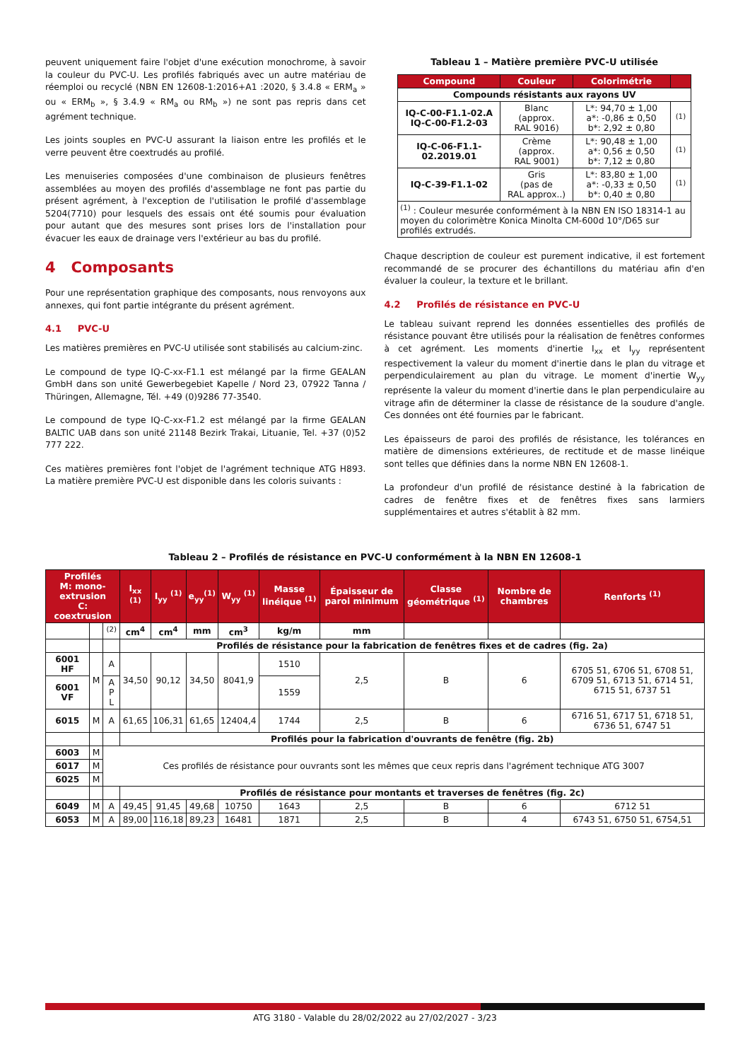peuvent uniquement faire l'objet d'une exécution monochrome, à savoir la couleur du PVC-U. Les profilés fabriqués avec un autre matériau de réemploi ou recyclé (NBN EN 12608-1:2016+A1 :2020, § 3.4.8 « ERM<sub>a</sub> » ou « ERM<sub>b</sub> », § 3.4.9 « RM<sub>a</sub> ou RM<sub>b</sub> ») ne sont pas repris dans cet agrément technique.
Les joints souples en PVC-U assurant la liaison entre les profilés et le verre peuvent être coextrudés au profilé.
Les menuiseries composées d'une combinaison de plusieurs fenêtres assemblées au moyen des profilés d'assemblage ne font pas partie du présent agrément, à l'exception de l'utilisation le profilé d'assemblage 5204(7710) pour lesquels des essais ont été soumis pour évaluation pour autant que des mesures sont prises lors de l'installation pour évacuer les eaux de drainage vers l'extérieur au bas du profilé.
4 Composants
Pour une représentation graphique des composants, nous renvoyons aux annexes, qui font partie intégrante du présent agrément.
4.1 PVC-U
Les matières premières en PVC-U utilisée sont stabilisés au calcium-zinc.
Le compound de type IQ-C-xx-F1.1 est mélangé par la firme GEALAN GmbH dans son unité Gewerbegebiet Kapelle / Nord 23, 07922 Tanna / Thüringen, Allemagne, Tél. +49 (0)9286 77-3540.
Le compound de type IQ-C-xx-F1.2 est mélangé par la firme GEALAN BALTIC UAB dans son unité 21148 Bezirk Trakai, Lituanie, Tel. +37 (0)52 777 222.
Ces matières premières font l'objet de l'agrément technique ATG H893. La matière première PVC-U est disponible dans les coloris suivants :
Tableau 1 – Matière première PVC-U utilisée
| Compound | Couleur | Colorimétrie | |
| --- | --- | --- | --- |
| Compounds résistants aux rayons UV | | | |
| IQ-C-00-F1.1-02.A IQ-C-00-F1.2-03 | Blanc (approx. RAL 9016) | L*: 94,70 ± 1,00 a*: -0,86 ± 0,50 b*: 2,92 ± 0,80 | <sup>(1)</sup> |
| IQ-C-06-F1.1- 02.2019.01 | Crème (approx. RAL 9001) | L*: 90,48 ± 1,00 a*: 0,56 ± 0,50 b*: 7,12 ± 0,80 | <sup>(1)</sup> |
| IQ-C-39-F1.1-02 | Gris (pas de RAL approx..) | L*: 83,80 ± 1,00 a*: -0,33 ± 0,50 b*: 0,40 ± 0,80 | <sup>(1)</sup> |
| <sup>(1)</sup> : Couleur mesurée conformément à la NBN EN ISO 18314-1 au moyen du colorimètre Konica Minolta CM-600d 10°/D65 sur profilés extrudés. | | | |
Chaque description de couleur est purement indicative, il est fortement recommandé de se procurer des échantillons du matériau afin d'en évaluer la couleur, la texture et le brillant.
4.2 Profilés de résistance en PVC-U
Le tableau suivant reprend les données essentielles des profilés de résistance pouvant être utilisés pour la réalisation de fenêtres conformes à cet agrément. Les moments d'inertie I<sub>xx</sub> et I<sub>yy</sub> représentent respectivement la valeur du moment d'inertie dans le plan du vitrage et perpendiculairement au plan du vitrage. Le moment d'inertie W<sub>yy</sub> représente la valeur du moment d'inertie dans le plan perpendiculaire au vitrage afin de déterminer la classe de résistance de la soudure d'angle. Ces données ont été fournies par le fabricant.
Les épaisseurs de paroi des profilés de résistance, les tolérances en matière de dimensions extérieures, de rectitude et de masse linéique sont telles que définies dans la norme NBN EN 12608-1.
La profondeur d'un profilé de résistance destiné à la fabrication de cadres de fenêtre fixes et de fenêtres fixes sans larmiers supplémentaires et autres s'établit à 82 mm.
Tableau 2 – Profilés de résistance en PVC-U conformément à la NBN EN 12608-1
| Profilés M: mono-extrusion C: coextrusion | | | I<sub>xx</sub> <sup>(1)</sup> | I<sub>yy</sub> <sup>(1)</sup> | e<sub>yy</sub><sup>(1)</sup> | W<sub>yy</sub> <sup>(1)</sup> | Masse linéique <sup>(1)</sup> | Épaisseur de paroi minimum | Classe géométrique <sup>(1)</sup> | Nombre de chambres | Renforts <sup>(1)</sup> |
| --- | --- | --- | --- | --- | --- | --- | --- | --- | --- | --- | --- |
| | | <sup>(2)</sup> | cm<sup>4</sup> | cm<sup>4</sup> | mm | cm<sup>3</sup> | kg/m | mm | | | |
| | | | Profilés de résistance pour la fabrication de fenêtres fixes et de cadres (fig. 2a) | | | | | | | | |
| 6001 HF | M | A | 34,50 | 90,12 | 34,50 | 8041,9 | 1510 | 2,5 | B | 6 | 6705 51, 6706 51, 6708 51, 6709 51, 6713 51, 6714 51, 6715 51, 6737 51 |
| 6001 VF | | A P L | | | | | 1559 | | | | |
| 6015 | M | A | 61,65 | 106,31 | 61,65 | 12404,4 | 1744 | 2,5 | B | 6 | 6716 51, 6717 51, 6718 51, 6736 51, 6747 51 |
| | | | Profilés pour la fabrication d'ouvrants de fenêtre (fig. 2b) | | | | | | | | |
| 6003 | M | Ces profilés de résistance pour ouvrants sont les mêmes que ceux repris dans l'agrément technique ATG 3007 | | | | | | | | | |
| 6017 | M | | | | | | | | | | |
| 6025 | M | | | | | | | | | | |
| | | | Profilés de résistance pour montants et traverses de fenêtres (fig. 2c) | | | | | | | | |
| 6049 | M | A | 49,45 | 91,45 | 49,68 | 10750 | 1643 | 2,5 | B | 6 | 6712 51 |
| 6053 | M | A | 89,00 | 116,18 | 89,23 | 16481 | 1871 | 2,5 | B | 4 | 6743 51, 6750 51, 6754,51 |
ATG 3180 - Valable du 28/02/2022 au 27/02/2027 - 3/23